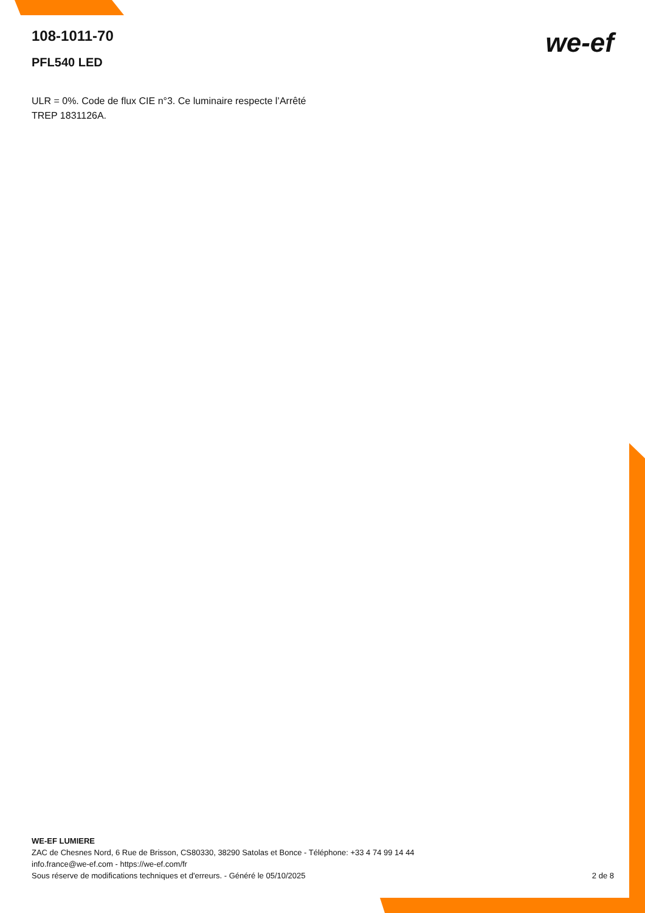108-1011-70
PFL540 LED
we-ef
ULR = 0%. Code de flux CIE n°3. Ce luminaire respecte l’Arrêté TREP 1831126A.
WE-EF LUMIERE
ZAC de Chesnes Nord, 6 Rue de Brisson, CS80330, 38290 Satolas et Bonce - Téléphone: +33 4 74 99 14 44
info.france@we-ef.com - https://we-ef.com/fr
Sous réserve de modifications techniques et d'erreurs. - Généré le 05/10/2025 2 de 8